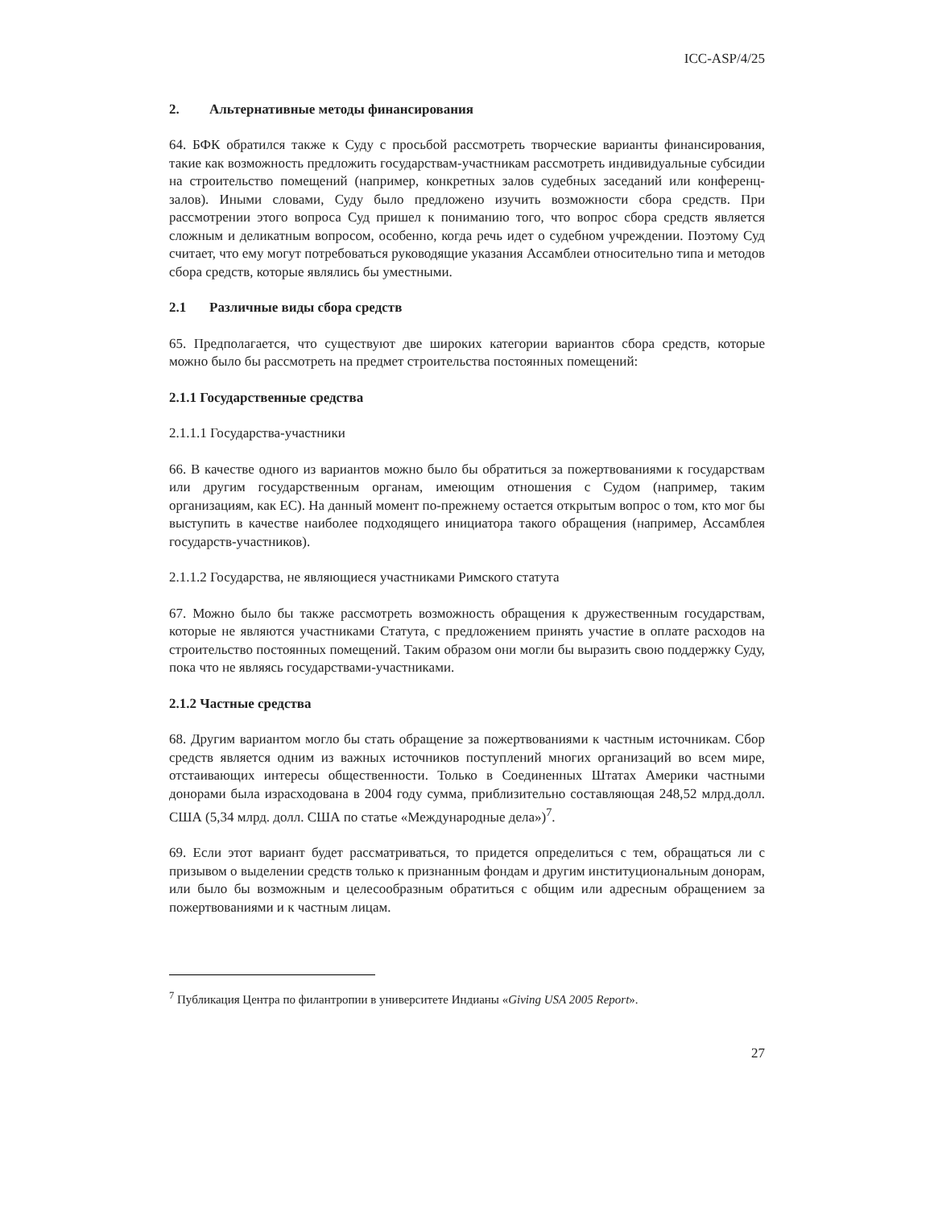ICC-ASP/4/25
2. Альтернативные методы финансирования
64. БФК обратился также к Суду с просьбой рассмотреть творческие варианты финансирования, такие как возможность предложить государствам-участникам рассмотреть индивидуальные субсидии на строительство помещений (например, конкретных залов судебных заседаний или конференц-залов). Иными словами, Суду было предложено изучить возможности сбора средств. При рассмотрении этого вопроса Суд пришел к пониманию того, что вопрос сбора средств является сложным и деликатным вопросом, особенно, когда речь идет о судебном учреждении. Поэтому Суд считает, что ему могут потребоваться руководящие указания Ассамблеи относительно типа и методов сбора средств, которые являлись бы уместными.
2.1 Различные виды сбора средств
65. Предполагается, что существуют две широких категории вариантов сбора средств, которые можно было бы рассмотреть на предмет строительства постоянных помещений:
2.1.1 Государственные средства
2.1.1.1 Государства-участники
66. В качестве одного из вариантов можно было бы обратиться за пожертвованиями к государствам или другим государственным органам, имеющим отношения с Судом (например, таким организациям, как ЕС). На данный момент по-прежнему остается открытым вопрос о том, кто мог бы выступить в качестве наиболее подходящего инициатора такого обращения (например, Ассамблея государств-участников).
2.1.1.2 Государства, не являющиеся участниками Римского статута
67. Можно было бы также рассмотреть возможность обращения к дружественным государствам, которые не являются участниками Статута, с предложением принять участие в оплате расходов на строительство постоянных помещений. Таким образом они могли бы выразить свою поддержку Суду, пока что не являясь государствами-участниками.
2.1.2 Частные средства
68. Другим вариантом могло бы стать обращение за пожертвованиями к частным источникам. Сбор средств является одним из важных источников поступлений многих организаций во всем мире, отстаивающих интересы общественности. Только в Соединенных Штатах Америки частными донорами была израсходована в 2004 году сумма, приблизительно составляющая 248,52 млрд.долл. США (5,34 млрд. долл. США по статье «Международные дела»)<sup>7</sup>.
69. Если этот вариант будет рассматриваться, то придется определиться с тем, обращаться ли с призывом о выделении средств только к признанным фондам и другим институциональным донорам, или было бы возможным и целесообразным обратиться с общим или адресным обращением за пожертвованиями и к частным лицам.
<sup>7</sup> Публикация Центра по филантропии в университете Индианы «Giving USA 2005 Report».
27